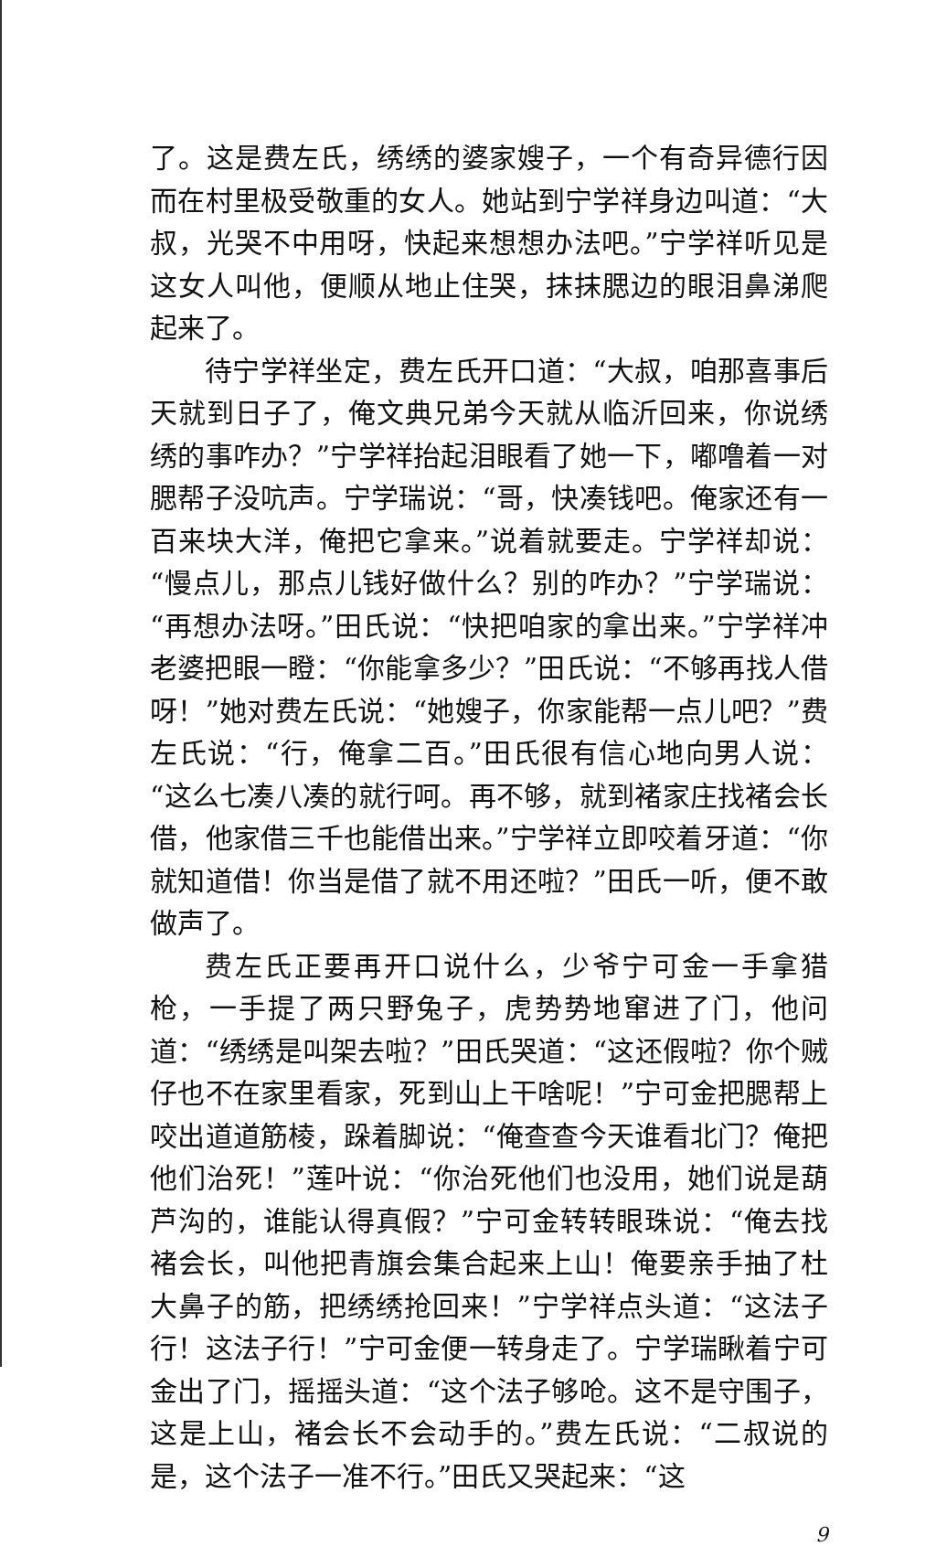了。这是费左氏，绣绣的婆家嫂子，一个有奇异德行因而在村里极受敬重的女人。她站到宁学祥身边叫道：“大叔，光哭不中用呀，快起来想想办法吧。”宁学祥听见是这女人叫他，便顺从地止住哭，抹抹腮边的眼泪鼻涕爬起来了。
待宁学祥坐定，费左氏开口道：“大叔，咱那喜事后天就到日子了，俺文典兄弟今天就从临沂回来，你说绣绣的事咋办？”宁学祥抬起泪眼看了她一下，嘟噜着一对腮帮子没吭声。宁学瑞说：“哥，快凑钱吧。俺家还有一百来块大洋，俺把它拿来。”说着就要走。宁学祥却说：“慢点儿，那点儿钱好做什么？别的咋办？”宁学瑞说：“再想办法呀。”田氏说：“快把咱家的拿出来。”宁学祥冲老婆把眼一瞪：“你能拿多少？”田氏说：“不够再找人借呀！”她对费左氏说：“她嫂子，你家能帮一点儿吧？”费左氏说：“行，俺拿二百。”田氏很有信心地向男人说：“这么七凑八凑的就行呵。再不够，就到褚家庄找褚会长借，他家借三千也能借出来。”宁学祥立即咬着牙道：“你就知道借！你当是借了就不用还啦？”田氏一听，便不敢做声了。
费左氏正要再开口说什么，少爷宁可金一手拿猎枪，一手提了两只野兔子，虎势势地窜进了门，他问道：“绣绣是叫架去啦？”田氏哭道：“这还假啦？你个贼仔也不在家里看家，死到山上干啥呢！”宁可金把腮帮上咬出道道筋棱，跺着脚说：“俺查查今天谁看北门？俺把他们治死！”莲叶说：“你治死他们也没用，她们说是葫芦沟的，谁能认得真假？”宁可金转转眼珠说：“俺去找褚会长，叫他把青旗会集合起来上山！俺要亲手抽了杜大鼻子的筋，把绣绣抢回来！”宁学祥点头道：“这法子行！这法子行！”宁可金便一转身走了。宁学瑞瞅着宁可金出了门，摇摇头道：“这个法子够呛。这不是守围子，这是上山，褚会长不会动手的。”费左氏说：“二叔说的是，这个法子一准不行。”田氏又哭起来：“这
9